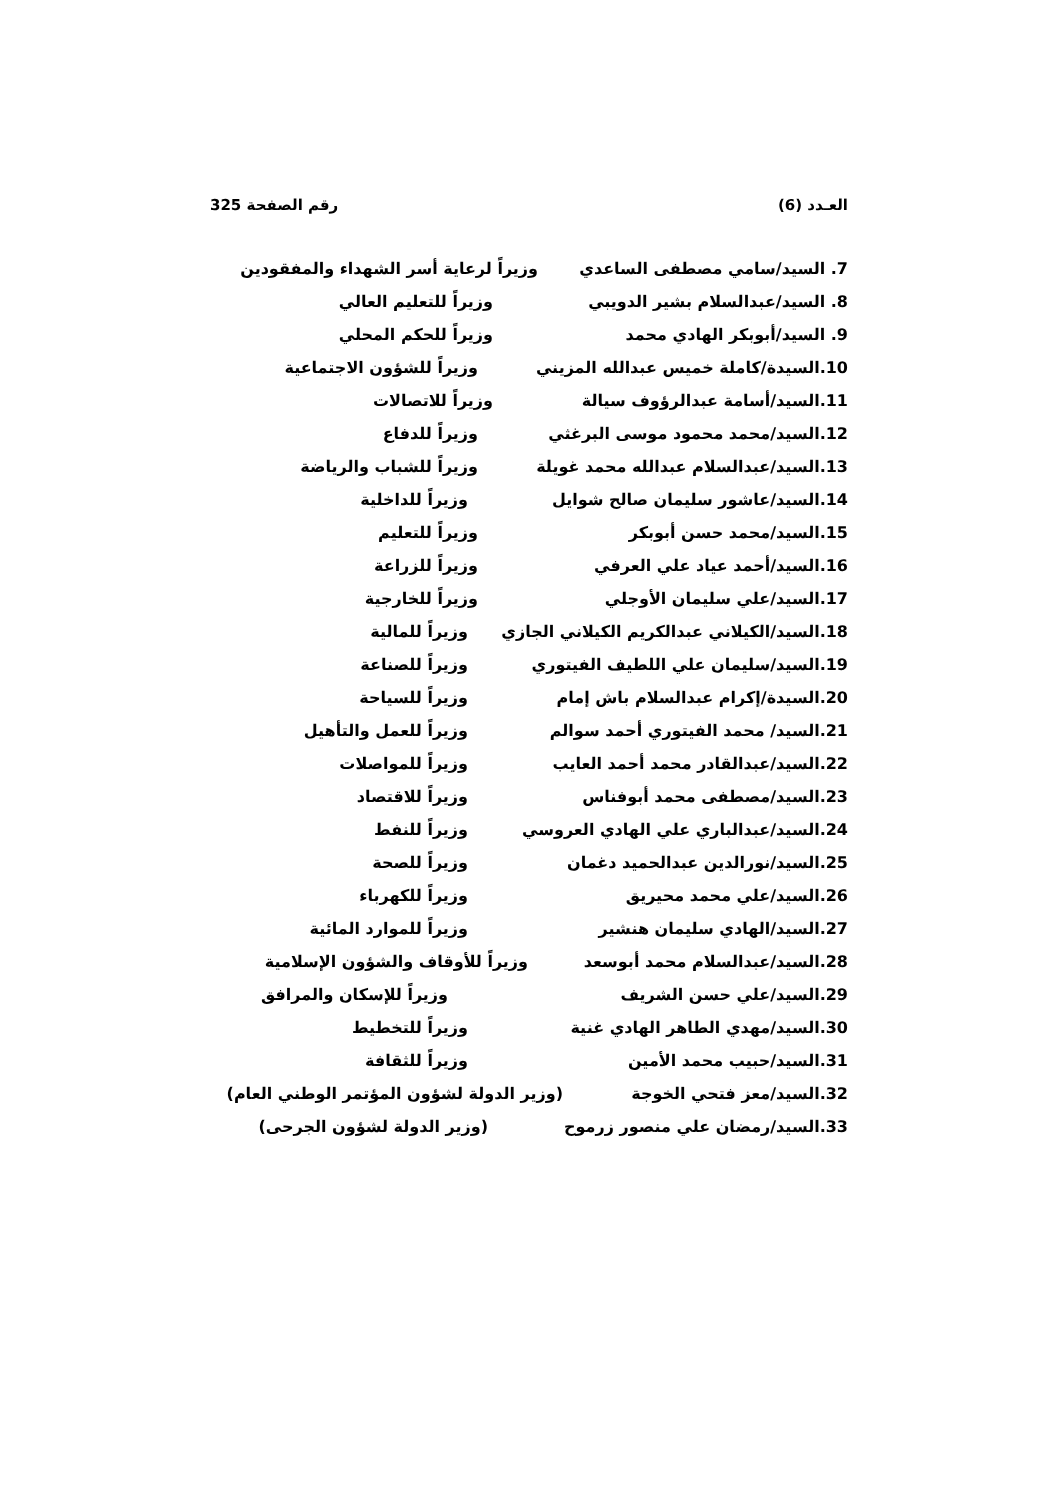العـدد (6) رقم الصفحة 325
7. السيد/سامي مصطفى الساعدي وزيراً لرعاية أسر الشهداء والمفقودين
8. السيد/عبدالسلام بشير الدويبي وزيراً للتعليم العالي
9. السيد/أبوبكر الهادي محمد وزيراً للحكم المحلي
10.السيدة/كاملة خميس عبدالله المزيني وزيراً للشؤون الاجتماعية
11.السيد/أسامة عبدالرؤوف سيالة وزيراً للاتصالات
12.السيد/محمد محمود موسى البرغثي وزيراً للدفاع
13.السيد/عبدالسلام عبدالله محمد غويلة وزيراً للشباب والرياضة
14.السيد/عاشور سليمان صالح شوايل وزيراً للداخلية
15.السيد/محمد حسن أبوبكر وزيراً للتعليم
16.السيد/أحمد عياد علي العرفي وزيراً للزراعة
17.السيد/علي سليمان الأوجلي وزيراً للخارجية
18.السيد/الكيلاني عبدالكريم الكيلاني الجازي وزيراً للمالية
19.السيد/سليمان علي اللطيف الفيتوري وزيراً للصناعة
20.السيدة/إكرام عبدالسلام باش إمام وزيراً للسياحة
21.السيد/ محمد الفيتوري أحمد سوالم وزيراً للعمل والتأهيل
22.السيد/عبدالقادر محمد أحمد العايب وزيراً للمواصلات
23.السيد/مصطفى محمد أبوفناس وزيراً للاقتصاد
24.السيد/عبدالباري علي الهادي العروسي وزيراً للنفط
25.السيد/نورالدين عبدالحميد دغمان وزيراً للصحة
26.السيد/علي محمد محيريق وزيراً للكهرباء
27.السيد/الهادي سليمان هنشير وزيراً للموارد المائية
28.السيد/عبدالسلام محمد أبوسعد وزيراً للأوقاف والشؤون الإسلامية
29.السيد/علي حسن الشريف وزيراً للإسكان والمرافق
30.السيد/مهدي الطاهر الهادي غنية وزيراً للتخطيط
31.السيد/حبيب محمد الأمين وزيراً للثقافة
32.السيد/معز فتحي الخوجة (وزير الدولة لشؤون المؤتمر الوطني العام)
33.السيد/رمضان علي منصور زرموح (وزير الدولة لشؤون الجرحى)